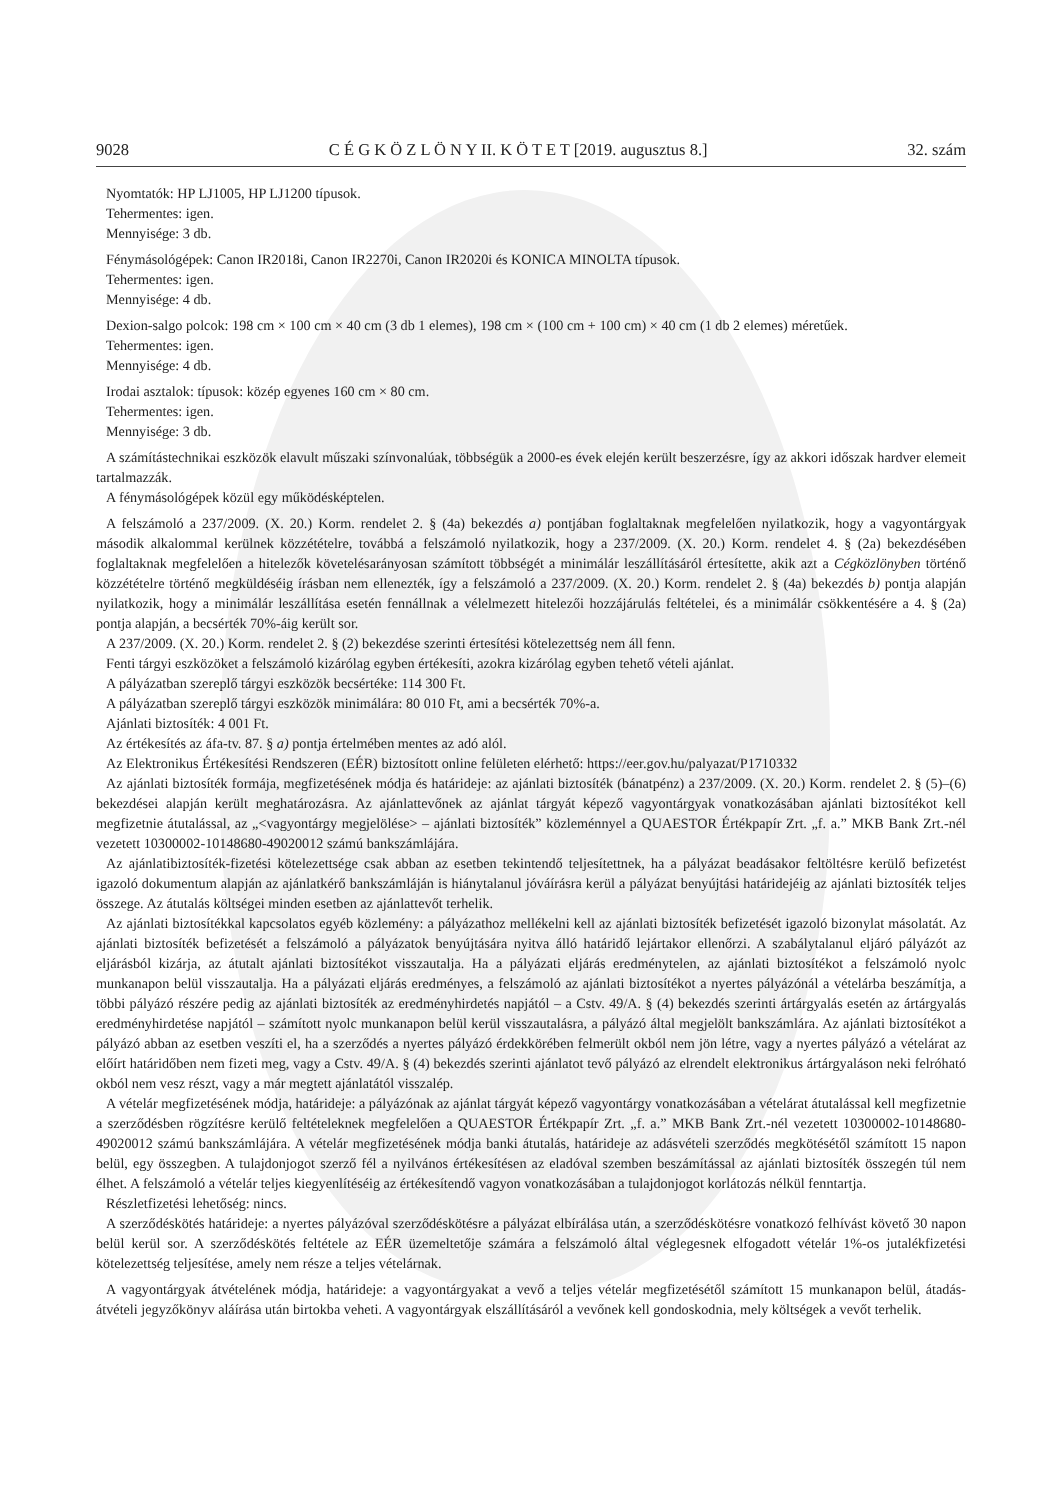9028 C É G K Ö Z L Ö N Y II. K Ö T E T [2019. augusztus 8.] 32. szám
Nyomtatók: HP LJ1005, HP LJ1200 típusok.
Tehermentes: igen.
Mennyisége: 3 db.
Fénymásológépek: Canon IR2018i, Canon IR2270i, Canon IR2020i és KONICA MINOLTA típusok.
Tehermentes: igen.
Mennyisége: 4 db.
Dexion-salgo polcok: 198 cm × 100 cm × 40 cm (3 db 1 elemes), 198 cm × (100 cm + 100 cm) × 40 cm (1 db 2 elemes) méretűek.
Tehermentes: igen.
Mennyisége: 4 db.
Irodai asztalok: típusok: közép egyenes 160 cm × 80 cm.
Tehermentes: igen.
Mennyisége: 3 db.
A számítástechnikai eszközök elavult műszaki színvonalúak, többségük a 2000-es évek elején került beszerzésre, így az akkori időszak hardver elemeit tartalmazzák.
A fénymásológépek közül egy működésképtelen.
A felszámoló a 237/2009. (X. 20.) Korm. rendelet 2. § (4a) bekezdés a) pontjában foglaltaknak megfelelően nyilatkozik, hogy a vagyontárgyak második alkalommal kerülnek közzétételre, továbbá a felszámoló nyilatkozik, hogy a 237/2009. (X. 20.) Korm. rendelet 4. § (2a) bekezdésében foglaltaknak megfelelően a hitelezők követelésarányosan számított többségét a minimálár leszállításáról értesítette, akik azt a Cégközlönyben történő közzétételre történő megküldéséig írásban nem ellenezték, így a felszámoló a 237/2009. (X. 20.) Korm. rendelet 2. § (4a) bekezdés b) pontja alapján nyilatkozik, hogy a minimálár leszállítása esetén fennállnak a vélelmezett hitelezői hozzájárulás feltételei, és a minimálár csökkentésére a 4. § (2a) pontja alapján, a becsérték 70%-áig került sor.
A 237/2009. (X. 20.) Korm. rendelet 2. § (2) bekezdése szerinti értesítési kötelezettség nem áll fenn.
Fenti tárgyi eszközöket a felszámoló kizárólag egyben értékesíti, azokra kizárólag egyben tehető vételi ajánlat.
A pályázatban szereplő tárgyi eszközök becsértéke: 114 300 Ft.
A pályázatban szereplő tárgyi eszközök minimálára: 80 010 Ft, ami a becsérték 70%-a.
Ajánlati biztosíték: 4 001 Ft.
Az értékesítés az áfa-tv. 87. § a) pontja értelmében mentes az adó alól.
Az Elektronikus Értékesítési Rendszeren (EÉR) biztosított online felületen elérhető: https://eer.gov.hu/palyazat/P1710332
Az ajánlati biztosíték formája, megfizetésének módja és határideje: az ajánlati biztosíték (bánatpénz) a 237/2009. (X. 20.) Korm. rendelet 2. § (5)–(6) bekezdései alapján került meghatározásra. Az ajánlattevőnek az ajánlat tárgyát képező vagyontárgyak vonatkozásában ajánlati biztosítékot kell megfizetnie átutalással, az „<vagyontárgy megjelölése> – ajánlati biztosíték” közleménnyel a QUAESTOR Értékpapír Zrt. „f. a.” MKB Bank Zrt.-nél vezetett 10300002-10148680-49020012 számú bankszámlájára.
Az ajánlatibiztosíték-fizetési kötelezettsége csak abban az esetben tekintendő teljesítettnek, ha a pályázat beadásakor feltöltésre kerülő befizetést igazoló dokumentum alapján az ajánlatkérő bankszámláján is hiánytalanul jóváírásra kerül a pályázat benyújtási határidejéig az ajánlati biztosíték teljes összege. Az átutalás költségei minden esetben az ajánlattevőt terhelik.
Az ajánlati biztosítékkal kapcsolatos egyéb közlemény: a pályázathoz mellékelni kell az ajánlati biztosíték befizetését igazoló bizonylat másolatát. Az ajánlati biztosíték befizetését a felszámoló a pályázatok benyújtására nyitva álló határidő lejártakor ellenőrzi. A szabálytalanul eljáró pályázót az eljárásból kizárja, az átutalt ajánlati biztosítékot visszautalja. Ha a pályázati eljárás eredménytelen, az ajánlati biztosítékot a felszámoló nyolc munkanapon belül visszautalja. Ha a pályázati eljárás eredményes, a felszámoló az ajánlati biztosítékot a nyertes pályázónál a vételárba beszámítja, a többi pályázó részére pedig az ajánlati biztosíték az eredményhirdetés napjától – a Cstv. 49/A. § (4) bekezdés szerinti ártárgyalás esetén az ártárgyalás eredményhirdetése napjától – számított nyolc munkanapon belül kerül visszautalásra, a pályázó által megjelölt bankszámlára. Az ajánlati biztosítékot a pályázó abban az esetben veszíti el, ha a szerződés a nyertes pályázó érdekkörében felmerült okból nem jön létre, vagy a nyertes pályázó a vételárat az előírt határidőben nem fizeti meg, vagy a Cstv. 49/A. § (4) bekezdés szerinti ajánlatot tevő pályázó az elrendelt elektronikus ártárgyaláson neki felróható okból nem vesz részt, vagy a már megtett ajánlatától visszalép.
A vételár megfizetésének módja, határideje: a pályázónak az ajánlat tárgyát képező vagyontárgy vonatkozásában a vételárat átutalással kell megfizetnie a szerződésben rögzítésre kerülő feltételeknek megfelelően a QUAESTOR Értékpapír Zrt. „f. a.” MKB Bank Zrt.-nél vezetett 10300002-10148680-49020012 számú bankszámlájára. A vételár megfizetésének módja banki átutalás, határideje az adásvételi szerződés megkötésétől számított 15 napon belül, egy összegben. A tulajdonjogot szerző fél a nyilvános értékesítésen az eladóval szemben beszámítással az ajánlati biztosíték összegén túl nem élhet. A felszámoló a vételár teljes kiegyenlítéséig az értékesítendő vagyon vonatkozásában a tulajdonjogot korlátozás nélkül fenntartja.
Részletfizetési lehetőség: nincs.
A szerződéskötés határideje: a nyertes pályázóval szerződéskötésre a pályázat elbírálása után, a szerződéskötésre vonatkozó felhívást követő 30 napon belül kerül sor. A szerződéskötés feltétele az EÉR üzemeltetője számára a felszámoló által véglegesnek elfogadott vételár 1%-os jutalékfizetési kötelezettség teljesítése, amely nem része a teljes vételárnak.
A vagyontárgyak átvételének módja, határideje: a vagyontárgyakat a vevő a teljes vételár megfizetésétől számított 15 munkanapon belül, átadás-átvételi jegyzőkönyv aláírása után birtokba veheti. A vagyontárgyak elszállításáról a vevőnek kell gondoskodnia, mely költségek a vevőt terhelik.